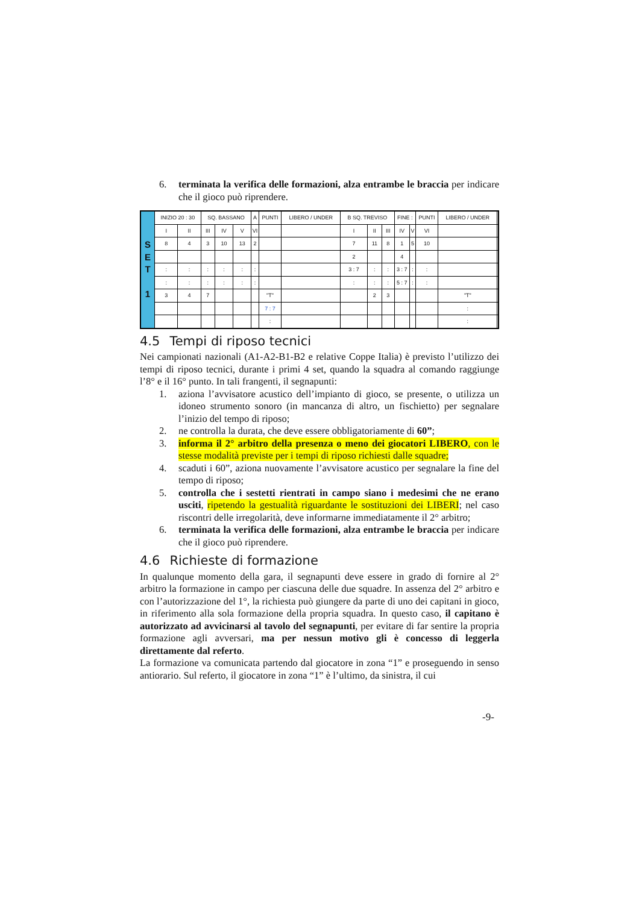6. terminata la verifica delle formazioni, alza entrambe le braccia per indicare che il gioco può riprendere.
| S E T 1 | INIZIO 20 : 30 | | SQ. BASSANO | | | A | PUNTI | LIBERO / UNDER | B SQ. TREVISO | | | FINE : | | PUNTI | LIBERO / UNDER | |
| | I | II | III | IV | V | VI | | | I | II | III | IV | V | VI | | |
| | 8 | 4 | 3 | 10 | 13 | 2 | | | 7 | 11 | 8 | 1 | 5 | 10 | | |
| | | | | | | | | | 2 | | | 4 | | | | |
| | : | : | : | : | : | : | | | 3 : 7 | : | : | 3 : 7 | : | : | | |
| | : | : | : | : | : | : | | | : | : | : | 5 : 7 | : | : | | |
| | 3 | 4 | 7 | | | | "T" | | | 2 | 3 | | | | "T" | |
| | | | | | | | 7 : 7 | | | | | | | | : | |
| | | | | | | | : | | | | | | | | : | |
4.5 Tempi di riposo tecnici
Nei campionati nazionali (A1-A2-B1-B2 e relative Coppe Italia) è previsto l’utilizzo dei tempi di riposo tecnici, durante i primi 4 set, quando la squadra al comando raggiunge l’8° e il 16° punto. In tali frangenti, il segnapunti:
1. aziona l’avvisatore acustico dell’impianto di gioco, se presente, o utilizza un idoneo strumento sonoro (in mancanza di altro, un fischietto) per segnalare l’inizio del tempo di riposo;
2. ne controlla la durata, che deve essere obbligatoriamente di 60”;
3. informa il 2° arbitro della presenza o meno dei giocatori LIBERO, con le stesse modalità previste per i tempi di riposo richiesti dalle squadre;
4. scaduti i 60”, aziona nuovamente l’avvisatore acustico per segnalare la fine del tempo di riposo;
5. controlla che i sestetti rientrati in campo siano i medesimi che ne erano usciti, ripetendo la gestualità riguardante le sostituzioni dei LIBERI; nel caso riscontri delle irregolarità, deve informarne immediatamente il 2° arbitro;
6. terminata la verifica delle formazioni, alza entrambe le braccia per indicare che il gioco può riprendere.
4.6 Richieste di formazione
In qualunque momento della gara, il segnapunti deve essere in grado di fornire al 2° arbitro la formazione in campo per ciascuna delle due squadre. In assenza del 2° arbitro e con l’autorizzazione del 1°, la richiesta può giungere da parte di uno dei capitani in gioco, in riferimento alla sola formazione della propria squadra. In questo caso, il capitano è autorizzato ad avvicinarsi al tavolo del segnapunti, per evitare di far sentire la propria formazione agli avversari, ma per nessun motivo gli è concesso di leggerla direttamente dal referto.
La formazione va comunicata partendo dal giocatore in zona “1” e proseguendo in senso antiorario. Sul referto, il giocatore in zona “1” è l’ultimo, da sinistra, il cui
-9-